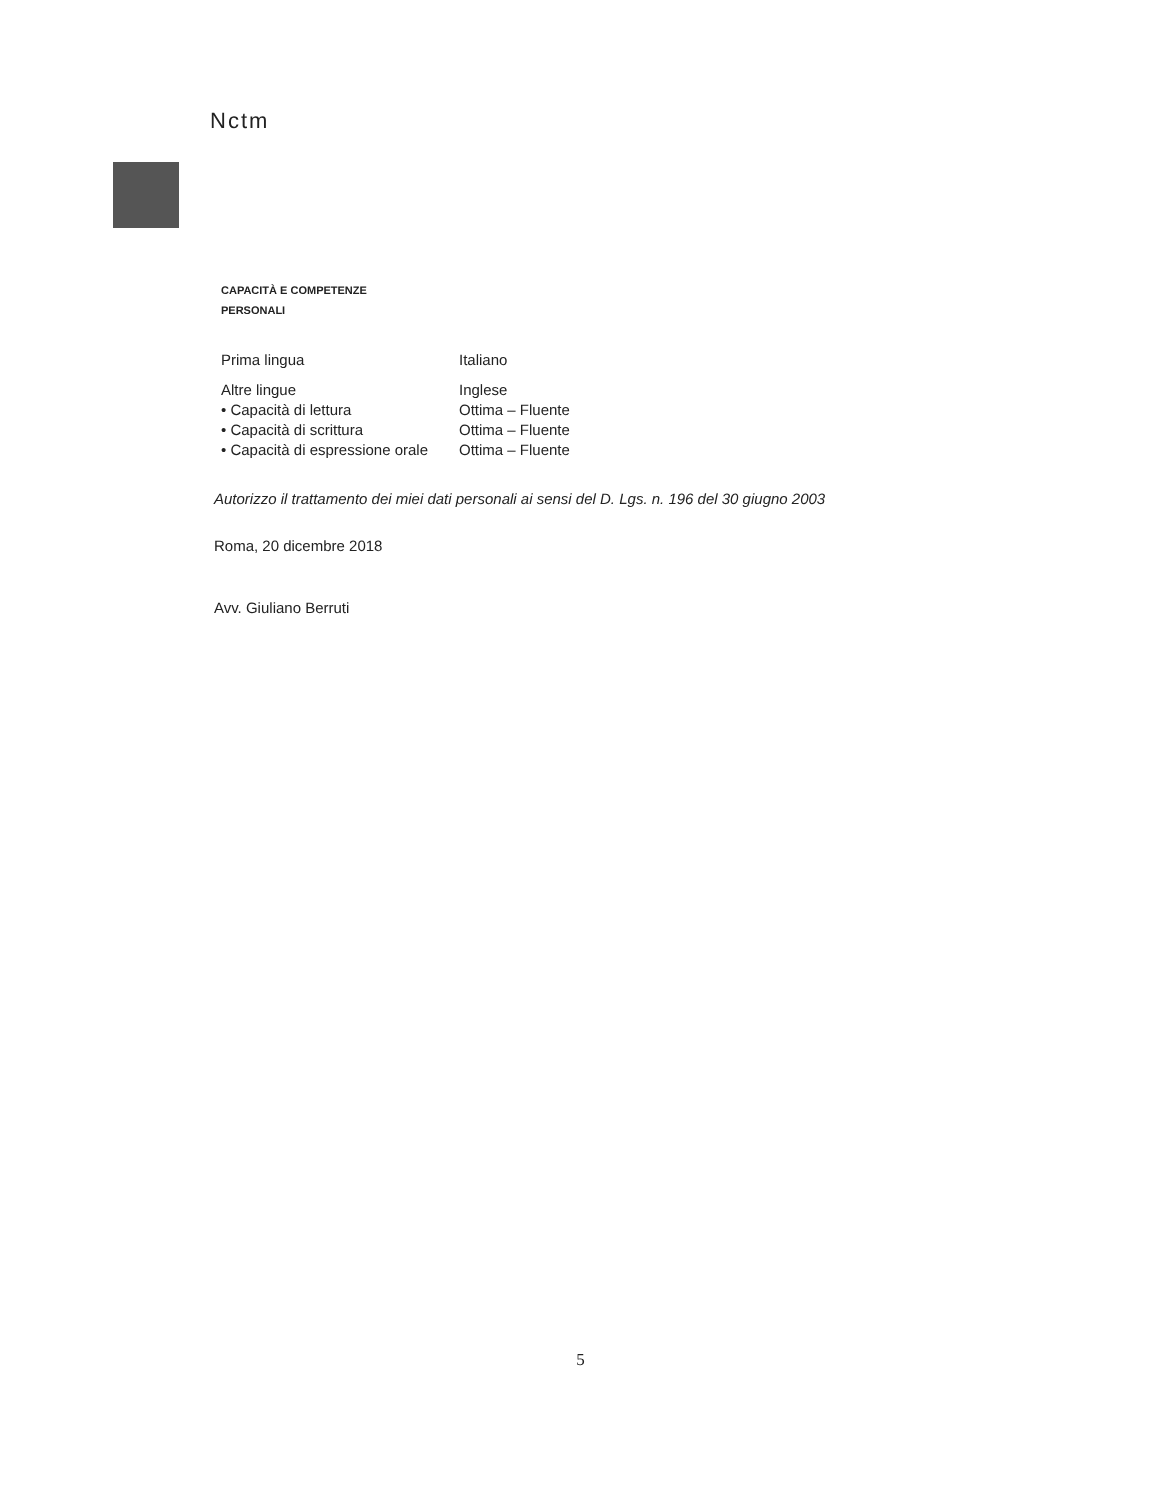Nctm
CAPACITÀ E COMPETENZE
PERSONALI
| Prima lingua | Italiano |
| Altre lingue | Inglese |
| • Capacità di lettura | Ottima – Fluente |
| • Capacità di scrittura | Ottima – Fluente |
| • Capacità di espressione orale | Ottima – Fluente |
Autorizzo il trattamento dei miei dati personali ai sensi del D. Lgs. n. 196 del 30 giugno 2003
Roma, 20 dicembre 2018
Avv. Giuliano Berruti
5